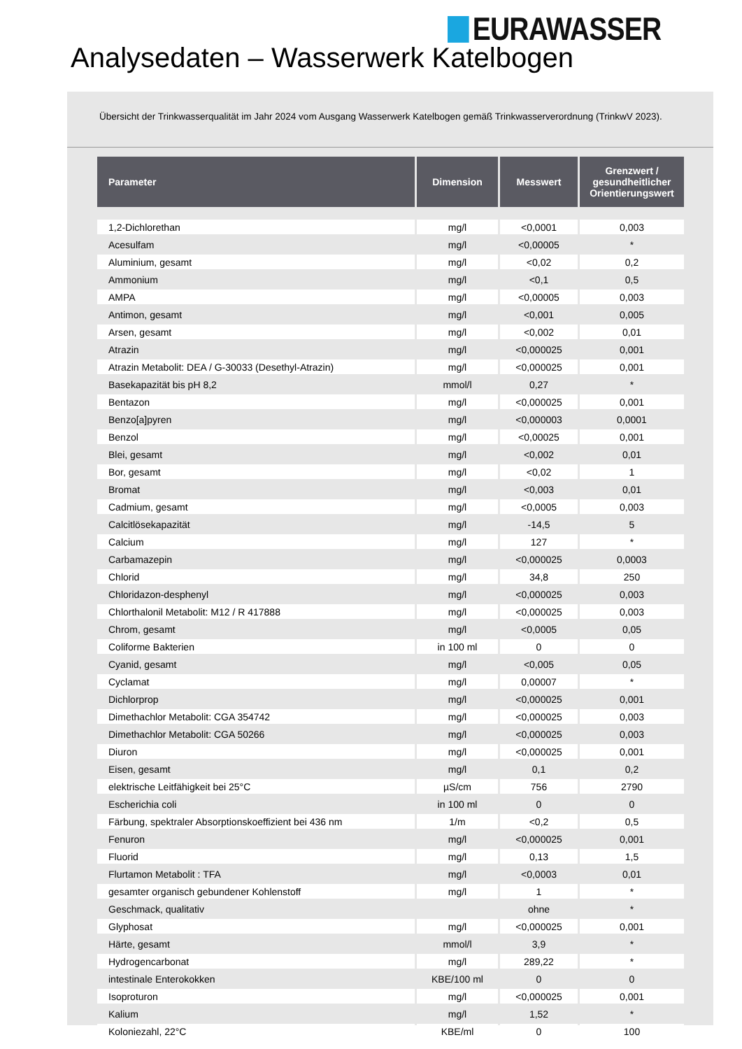EURAWASSER
Analysedaten – Wasserwerk Katelbogen
Übersicht der Trinkwasserqualität im Jahr 2024 vom Ausgang Wasserwerk Katelbogen gemäß Trinkwasserverordnung (TrinkwV 2023).
| Parameter | Dimension | Messwert | Grenzwert / gesundheitlicher Orientierungswert |
| --- | --- | --- | --- |
| 1,2-Dichlorethan | mg/l | <0,0001 | 0,003 |
| Acesulfam | mg/l | <0,00005 | * |
| Aluminium, gesamt | mg/l | <0,02 | 0,2 |
| Ammonium | mg/l | <0,1 | 0,5 |
| AMPA | mg/l | <0,00005 | 0,003 |
| Antimon, gesamt | mg/l | <0,001 | 0,005 |
| Arsen, gesamt | mg/l | <0,002 | 0,01 |
| Atrazin | mg/l | <0,000025 | 0,001 |
| Atrazin Metabolit: DEA / G-30033 (Desethyl-Atrazin) | mg/l | <0,000025 | 0,001 |
| Basekapazität bis pH 8,2 | mmol/l | 0,27 | * |
| Bentazon | mg/l | <0,000025 | 0,001 |
| Benzo[a]pyren | mg/l | <0,000003 | 0,0001 |
| Benzol | mg/l | <0,00025 | 0,001 |
| Blei, gesamt | mg/l | <0,002 | 0,01 |
| Bor, gesamt | mg/l | <0,02 | 1 |
| Bromat | mg/l | <0,003 | 0,01 |
| Cadmium, gesamt | mg/l | <0,0005 | 0,003 |
| Calcitlösekapazität | mg/l | -14,5 | 5 |
| Calcium | mg/l | 127 | * |
| Carbamazepin | mg/l | <0,000025 | 0,0003 |
| Chlorid | mg/l | 34,8 | 250 |
| Chloridazon-desphenyl | mg/l | <0,000025 | 0,003 |
| Chlorthalonil Metabolit: M12 / R 417888 | mg/l | <0,000025 | 0,003 |
| Chrom, gesamt | mg/l | <0,0005 | 0,05 |
| Coliforme Bakterien | in 100 ml | 0 | 0 |
| Cyanid, gesamt | mg/l | <0,005 | 0,05 |
| Cyclamat | mg/l | 0,00007 | * |
| Dichlorprop | mg/l | <0,000025 | 0,001 |
| Dimethachlor Metabolit: CGA 354742 | mg/l | <0,000025 | 0,003 |
| Dimethachlor Metabolit: CGA 50266 | mg/l | <0,000025 | 0,003 |
| Diuron | mg/l | <0,000025 | 0,001 |
| Eisen, gesamt | mg/l | 0,1 | 0,2 |
| elektrische Leitfähigkeit bei 25°C | µS/cm | 756 | 2790 |
| Escherichia coli | in 100 ml | 0 | 0 |
| Färbung, spektraler Absorptionskoeffizient bei 436 nm | 1/m | <0,2 | 0,5 |
| Fenuron | mg/l | <0,000025 | 0,001 |
| Fluorid | mg/l | 0,13 | 1,5 |
| Flurtamon Metabolit : TFA | mg/l | <0,0003 | 0,01 |
| gesamter organisch gebundener Kohlenstoff | mg/l | 1 | * |
| Geschmack, qualitativ | | ohne | * |
| Glyphosat | mg/l | <0,000025 | 0,001 |
| Härte, gesamt | mmol/l | 3,9 | * |
| Hydrogencarbonat | mg/l | 289,22 | * |
| intestinale Enterokokken | KBE/100 ml | 0 | 0 |
| Isoproturon | mg/l | <0,000025 | 0,001 |
| Kalium | mg/l | 1,52 | * |
| Koloniezahl, 22°C | KBE/ml | 0 | 100 |